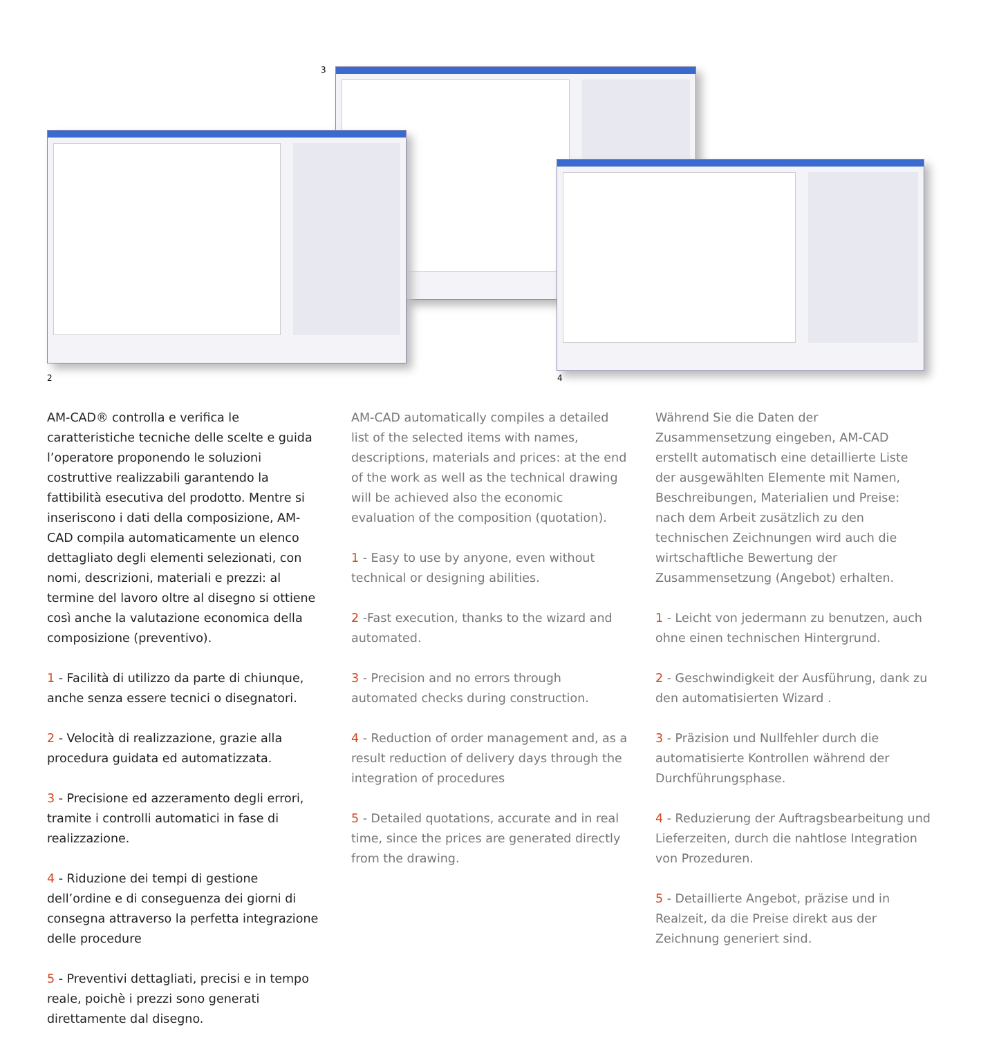3
2 4
AM-CAD® controlla e verifica le caratteristiche tecniche delle scelte e guida l’operatore proponendo le soluzioni costruttive realizzabili garantendo la fattibilità esecutiva del prodotto. Mentre si inseriscono i dati della composizione, AM-CAD compila automaticamente un elenco dettagliato degli elementi selezionati, con nomi, descrizioni, materiali e prezzi: al termine del lavoro oltre al disegno si ottiene così anche la valutazione economica della composizione (preventivo).
1 - Facilità di utilizzo da parte di chiunque, anche senza essere tecnici o disegnatori.
2 - Velocità di realizzazione, grazie alla procedura guidata ed automatizzata.
3 - Precisione ed azzeramento degli errori, tramite i controlli automatici in fase di realizzazione.
4 - Riduzione dei tempi di gestione dell’ordine e di conseguenza dei giorni di consegna attraverso la perfetta integrazione delle procedure
5 - Preventivi dettagliati, precisi e in tempo reale, poichè i prezzi sono generati direttamente dal disegno.
AM-CAD automatically compiles a detailed list of the selected items with names, descriptions, materials and prices: at the end of the work as well as the technical drawing will be achieved also the economic evaluation of the composition (quotation).
1 - Easy to use by anyone, even without technical or designing abilities.
2 -Fast execution, thanks to the wizard and automated.
3 - Precision and no errors through automated checks during construction.
4 - Reduction of order management and, as a result reduction of delivery days through the integration of procedures
5 - Detailed quotations, accurate and in real time, since the prices are generated directly from the drawing.
Während Sie die Daten der Zusammensetzung eingeben, AM-CAD erstellt automatisch eine detaillierte Liste der ausgewählten Elemente mit Namen, Beschreibungen, Materialien und Preise: nach dem Arbeit zusätzlich zu den technischen Zeichnungen wird auch die wirtschaftliche Bewertung der Zusammensetzung (Angebot) erhalten.
1 - Leicht von jedermann zu benutzen, auch ohne einen technischen Hintergrund.
2 - Geschwindigkeit der Ausführung, dank zu den automatisierten Wizard .
3 - Präzision und Nullfehler durch die automatisierte Kontrollen während der Durchführungsphase.
4 - Reduzierung der Auftragsbearbeitung und Lieferzeiten, durch die nahtlose Integration von Prozeduren.
5 - Detaillierte Angebot, präzise und in Realzeit, da die Preise direkt aus der Zeichnung generiert sind.